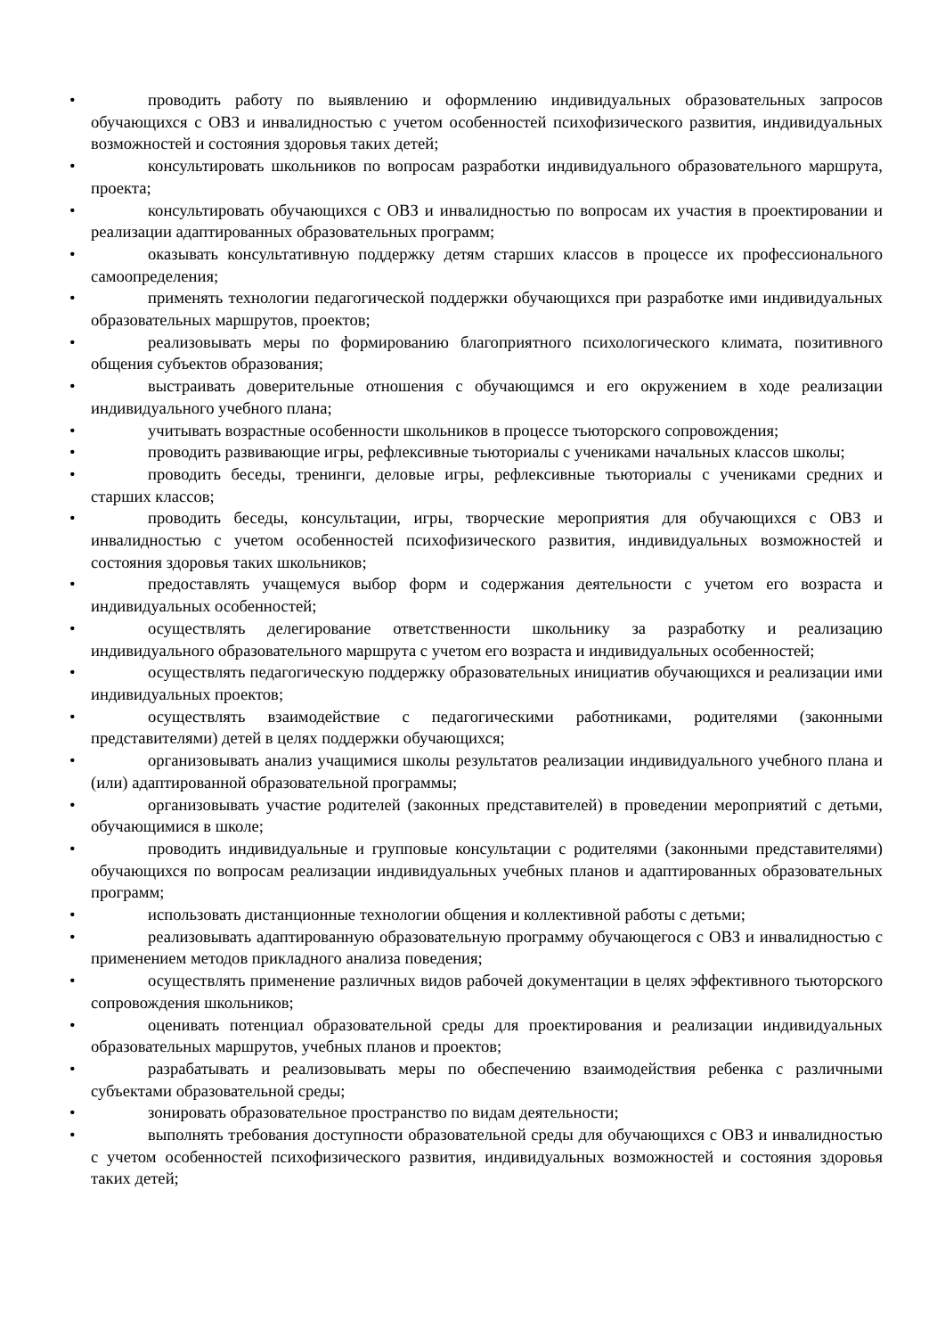• проводить работу по выявлению и оформлению индивидуальных образовательных запросов обучающихся с ОВЗ и инвалидностью с учетом особенностей психофизического развития, индивидуальных возможностей и состояния здоровья таких детей;
• консультировать школьников по вопросам разработки индивидуального образовательного маршрута, проекта;
• консультировать обучающихся с ОВЗ и инвалидностью по вопросам их участия в проектировании и реализации адаптированных образовательных программ;
• оказывать консультативную поддержку детям старших классов в процессе их профессионального самоопределения;
• применять технологии педагогической поддержки обучающихся при разработке ими индивидуальных образовательных маршрутов, проектов;
• реализовывать меры по формированию благоприятного психологического климата, позитивного общения субъектов образования;
• выстраивать доверительные отношения с обучающимся и его окружением в ходе реализации индивидуального учебного плана;
• учитывать возрастные особенности школьников в процессе тьюторского сопровождения;
• проводить развивающие игры, рефлексивные тьюториалы с учениками начальных классов школы;
• проводить беседы, тренинги, деловые игры, рефлексивные тьюториалы с учениками средних и старших классов;
• проводить беседы, консультации, игры, творческие мероприятия для обучающихся с ОВЗ и инвалидностью с учетом особенностей психофизического развития, индивидуальных возможностей и состояния здоровья таких школьников;
• предоставлять учащемуся выбор форм и содержания деятельности с учетом его возраста и индивидуальных особенностей;
• осуществлять делегирование ответственности школьнику за разработку и реализацию индивидуального образовательного маршрута с учетом его возраста и индивидуальных особенностей;
• осуществлять педагогическую поддержку образовательных инициатив обучающихся и реализации ими индивидуальных проектов;
• осуществлять взаимодействие с педагогическими работниками, родителями (законными представителями) детей в целях поддержки обучающихся;
• организовывать анализ учащимися школы результатов реализации индивидуального учебного плана и (или) адаптированной образовательной программы;
• организовывать участие родителей (законных представителей) в проведении мероприятий с детьми, обучающимися в школе;
• проводить индивидуальные и групповые консультации с родителями (законными представителями) обучающихся по вопросам реализации индивидуальных учебных планов и адаптированных образовательных программ;
• использовать дистанционные технологии общения и коллективной работы с детьми;
• реализовывать адаптированную образовательную программу обучающегося с ОВЗ и инвалидностью с применением методов прикладного анализа поведения;
• осуществлять применение различных видов рабочей документации в целях эффективного тьюторского сопровождения школьников;
• оценивать потенциал образовательной среды для проектирования и реализации индивидуальных образовательных маршрутов, учебных планов и проектов;
• разрабатывать и реализовывать меры по обеспечению взаимодействия ребенка с различными субъектами образовательной среды;
• зонировать образовательное пространство по видам деятельности;
• выполнять требования доступности образовательной среды для обучающихся с ОВЗ и инвалидностью с учетом особенностей психофизического развития, индивидуальных возможностей и состояния здоровья таких детей;